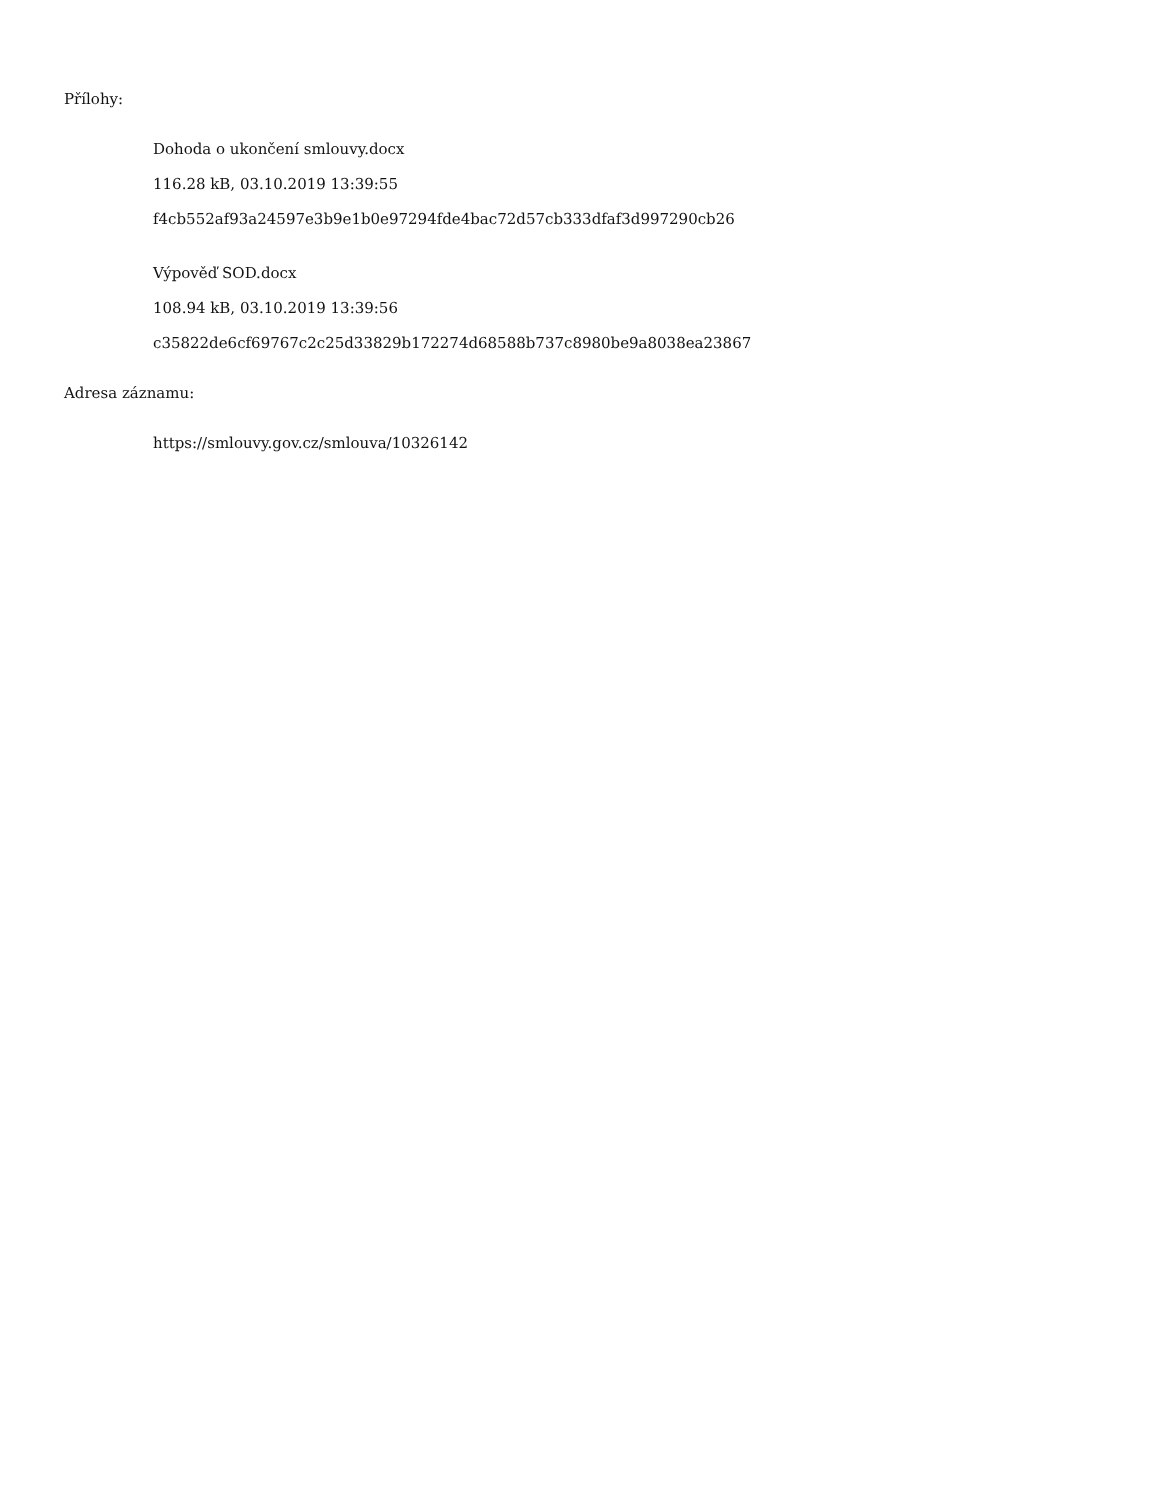Přílohy:
Dohoda o ukončení smlouvy.docx
116.28 kB, 03.10.2019 13:39:55
f4cb552af93a24597e3b9e1b0e97294fde4bac72d57cb333dfaf3d997290cb26
Výpověď SOD.docx
108.94 kB, 03.10.2019 13:39:56
c35822de6cf69767c2c25d33829b172274d68588b737c8980be9a8038ea23867
Adresa záznamu:
https://smlouvy.gov.cz/smlouva/10326142